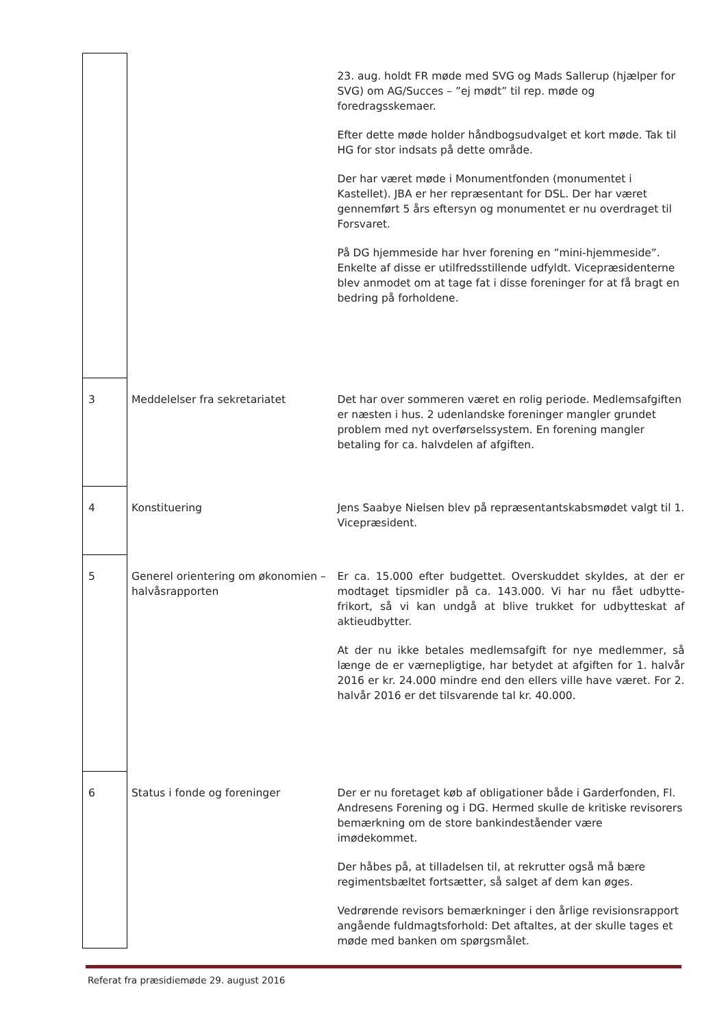| | | 23. aug. holdt FR møde med SVG og Mads Sallerup (hjælper for SVG) om AG/Succes – ”ej mødt” til rep. møde og foredragsskemaer. Efter dette møde holder håndbogsudvalget et kort møde. Tak til HG for stor indsats på dette område. Der har været møde i Monumentfonden (monumentet i Kastellet). JBA er her repræsentant for DSL. Der har været gennemført 5 års eftersyn og monumentet er nu overdraget til Forsvaret. På DG hjemmeside har hver forening en ”mini-hjemmeside”. Enkelte af disse er utilfredsstillende udfyldt. Vicepræsidenterne blev anmodet om at tage fat i disse foreninger for at få bragt en bedring på forholdene. |
| 3 | Meddelelser fra sekretariatet | Det har over sommeren været en rolig periode. Medlemsafgiften er næsten i hus. 2 udenlandske foreninger mangler grundet problem med nyt overførselssystem. En forening mangler betaling for ca. halvdelen af afgiften. |
| 4 | Konstituering | Jens Saabye Nielsen blev på repræsentantskabsmødet valgt til 1. Vicepræsident. |
| 5 | Generel orientering om økonomien – halvåsrapporten | Er ca. 15.000 efter budgettet. Overskuddet skyldes, at der er modtaget tipsmidler på ca. 143.000. Vi har nu fået udbytte-frikort, så vi kan undgå at blive trukket for udbytteskat af aktieudbytter. At der nu ikke betales medlemsafgift for nye medlemmer, så længe de er værnepligtige, har betydet at afgiften for 1. halvår 2016 er kr. 24.000 mindre end den ellers ville have været. For 2. halvår 2016 er det tilsvarende tal kr. 40.000. |
| 6 | Status i fonde og foreninger | Der er nu foretaget køb af obligationer både i Garderfonden, Fl. Andresens Forening og i DG. Hermed skulle de kritiske revisorers bemærkning om de store bankindeståender være imødekommet. Der håbes på, at tilladelsen til, at rekrutter også må bære regimentsbæltet fortsætter, så salget af dem kan øges. Vedrørende revisors bemærkninger i den årlige revisionsrapport angående fuldmagtsforhold: Det aftaltes, at der skulle tages et møde med banken om spørgsmålet. |
Referat fra præsidiemøde 29. august 2016